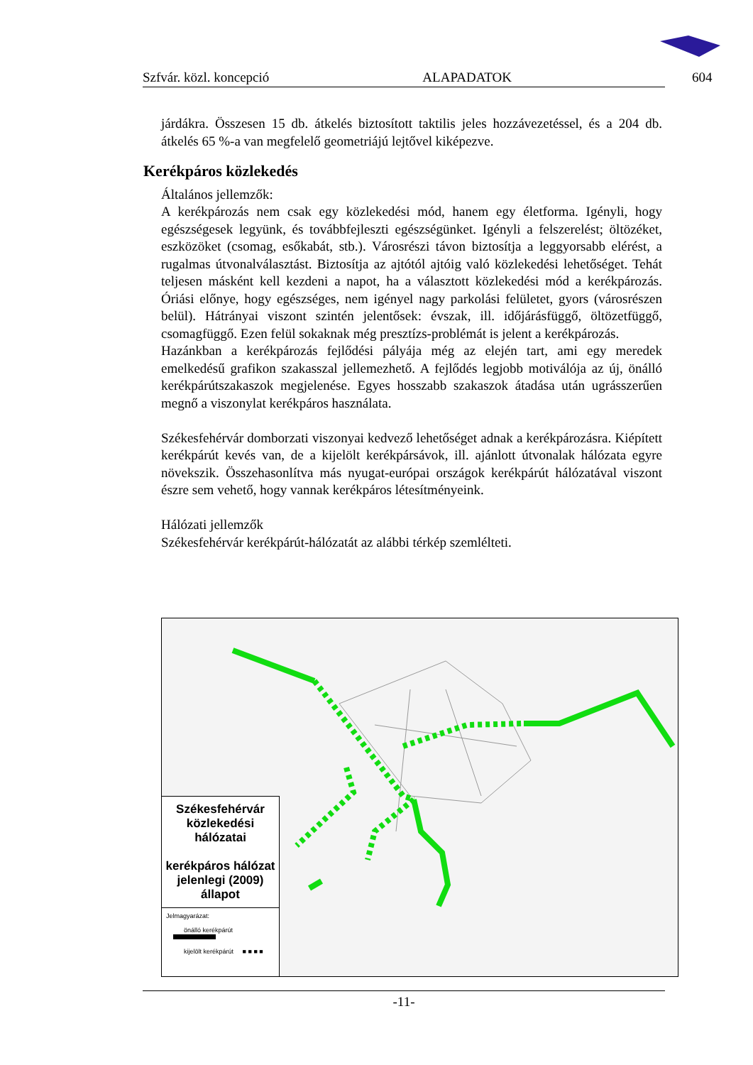Szfvár. közl. koncepció ALAPADATOK 604
járdákra. Összesen 15 db. átkelés biztosított taktilis jeles hozzávezetéssel, és a 204 db. átkelés 65 %-a van megfelelő geometriájú lejtővel kiképezve.
Kerékpáros közlekedés
Általános jellemzők:
A kerékpározás nem csak egy közlekedési mód, hanem egy életforma. Igényli, hogy egészségesek legyünk, és továbbfejleszti egészségünket. Igényli a felszerelést; öltözéket, eszközöket (csomag, esőkabát, stb.). Városrészi távon biztosítja a leggyorsabb elérést, a rugalmas útvonalválasztást. Biztosítja az ajtótól ajtóig való közlekedési lehetőséget. Tehát teljesen másként kell kezdeni a napot, ha a választott közlekedési mód a kerékpározás. Óriási előnye, hogy egészséges, nem igényel nagy parkolási felületet, gyors (városrészen belül). Hátrányai viszont szintén jelentősek: évszak, ill. időjárásfüggő, öltözetfüggő, csomagfüggő. Ezen felül sokaknak még presztízs-problémát is jelent a kerékpározás.
Hazánkban a kerékpározás fejlődési pályája még az elején tart, ami egy meredek emelkedésű grafikon szakasszal jellemezhető. A fejlődés legjobb motiválója az új, önálló kerékpárútszakaszok megjelenése. Egyes hosszabb szakaszok átadása után ugrásszerűen megnő a viszonylat kerékpáros használata.
Székesfehérvár domborzati viszonyai kedvező lehetőséget adnak a kerékpározásra. Kiépített kerékpárút kevés van, de a kijelölt kerékpársávok, ill. ajánlott útvonalak hálózata egyre növekszik. Összehasonlítva más nyugat-európai országok kerékpárút hálózatával viszont észre sem vehető, hogy vannak kerékpáros létesítményeink.
Hálózati jellemzők
Székesfehérvár kerékpárút-hálózatát az alábbi térkép szemlélteti.
Székesfehérvár
közlekedési hálózatai
kerékpáros hálózat
jelenlegi (2009) állapot
Jelmagyarázat:
önálló kerékpárút
kijelölt kerékpárút ■ ■ ■ ■
-11-